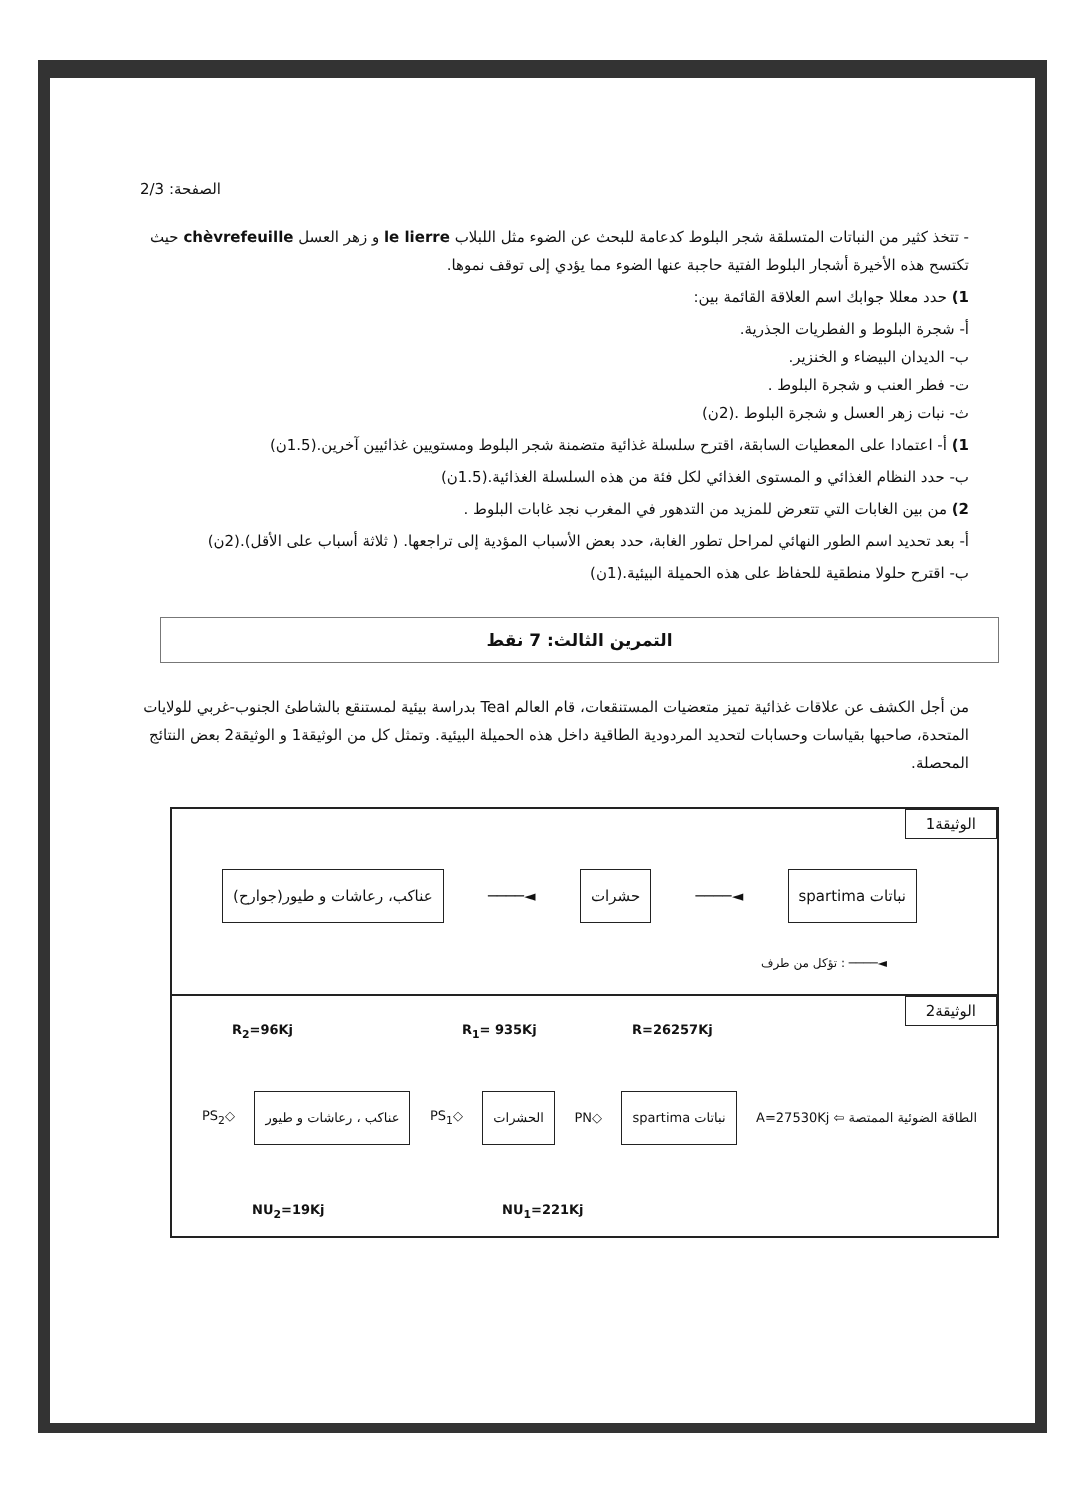الصفحة: 2/3
- تتخذ كثير من النباتات المتسلقة شجر البلوط كدعامة للبحث عن الضوء مثل اللبلاب le lierre و زهر العسل chèvrefeuille حيث تكتسح هذه الأخيرة أشجار البلوط الفتية حاجبة عنها الضوء مما يؤدي إلى توقف نموها.
1) حدد معللا جوابك اسم العلاقة القائمة بين:
أ- شجرة البلوط و الفطريات الجذرية.
ب- الديدان البيضاء و الخنزير.
ت- فطر العنب و شجرة البلوط .
ث- نبات زهر العسل و شجرة البلوط .(2ن)
1) أ- اعتمادا على المعطيات السابقة، اقترح سلسلة غذائية متضمنة شجر البلوط ومستويين غذائيين آخرين.(1.5ن)
ب- حدد النظام الغذائي و المستوى الغذائي لكل فئة من هذه السلسلة الغذائية.(1.5ن)
2) من بين الغابات التي تتعرض للمزيد من التدهور في المغرب نجد غابات البلوط .
أ- بعد تحديد اسم الطور النهائي لمراحل تطور الغابة، حدد بعض الأسباب المؤدية إلى تراجعها. ( ثلاثة أسباب على الأقل).(2ن)
ب- اقترح حلولا منطقية للحفاظ على هذه الحميلة البيئية.(1ن)
التمرين الثالث: 7 نقط
من أجل الكشف عن علاقات غذائية تميز متعضيات المستنقعات، قام العالم Teal بدراسة بيئية لمستنقع بالشاطئ الجنوب-غربي للولايات المتحدة، صاحبها بقياسات وحسابات لتحديد المردودية الطاقية داخل هذه الحميلة البيئية. وتمثل كل من الوثيقة1 و الوثيقة2 بعض النتائج المحصلة.
الوثيقة1
نباتات spartima ◄──── حشرات ◄──── عناكب، رعاشات و طيور(جوارح)
◄──── : تؤكل من طرف
الوثيقة2
R<sub>2</sub>=96Kj R<sub>1</sub>= 935Kj R=26257Kj
الطاقة الضوئية الممتصة ⇦ A=27530Kj نباتات spartima ◇PN الحشرات ◇PS<sub>1</sub> عناكب ، رعاشات و طيور ◇PS<sub>2</sub>
NU<sub>2</sub>=19Kj NU<sub>1</sub>=221Kj